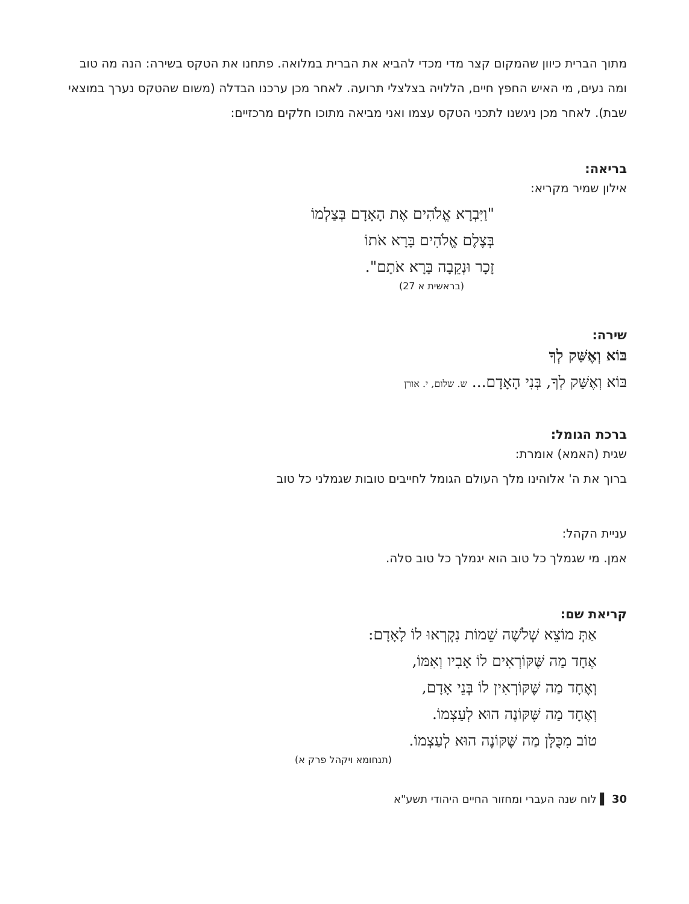מתוך הברית כיוון שהמקום קצר מדי מכדי להביא את הברית במלואה. פתחנו את הטקס בשירה: הנה מה טוב ומה נעים, מי האיש החפץ חיים, הללויה בצלצלי תרועה. לאחר מכן ערכנו הבדלה (משום שהטקס נערך במוצאי שבת). לאחר מכן ניגשנו לתכני הטקס עצמו ואני מביאה מתוכו חלקים מרכזיים:
בריאה:
אילון שמיר מקריא:
"וַיִּבְרָא אֱלֹהִים אֶת הָאָדָם בְּצַלְמוֹ
בְּצֶלֶם אֱלֹהִים בָּרָא אֹתוֹ
זָכָר וּנְקֵבָה בָּרָא אֹתָם".
(בראשית א 27)
שירה:
בּוֹא וְאֶשַּׁק לְךָ
בּוֹא וְאֶשַּׁק לְךָ, בְּנִי הָאָדָם... ש. שלום, י. אורן
ברכת הגומל:
שגית (האמא) אומרת:
ברוך את ה' אלוהינו מלך העולם הגומל לחייבים טובות שגמלני כל טוב
עניית הקהל:
אמן. מי שגמלך כל טוב הוא יגמלך כל טוב סלה.
קריאת שם:
אַתְּ מוֹצֵא שְׁלֹשָׁה שֵׁמוֹת נִקְרְאוּ לוֹ לָאָדָם:
אֶחָד מַה שֶּׁקּוֹרְאִים לוֹ אָבִיו וְאִמּוֹ,
וְאֶחָד מַה שֶּׁקּוֹרְאִין לוֹ בְּנֵי אָדָם,
וְאֶחָד מַה שֶּׁקּוֹנֶה הוּא לְעַצְמוֹ.
טוֹב מִכֻּלָּן מַה שֶּׁקּוֹנֶה הוּא לְעַצְמוֹ.
(תנחומא ויקהל פרק א)
30 ▌ לוח שנה העברי ומחזור החיים היהודי תשע"א